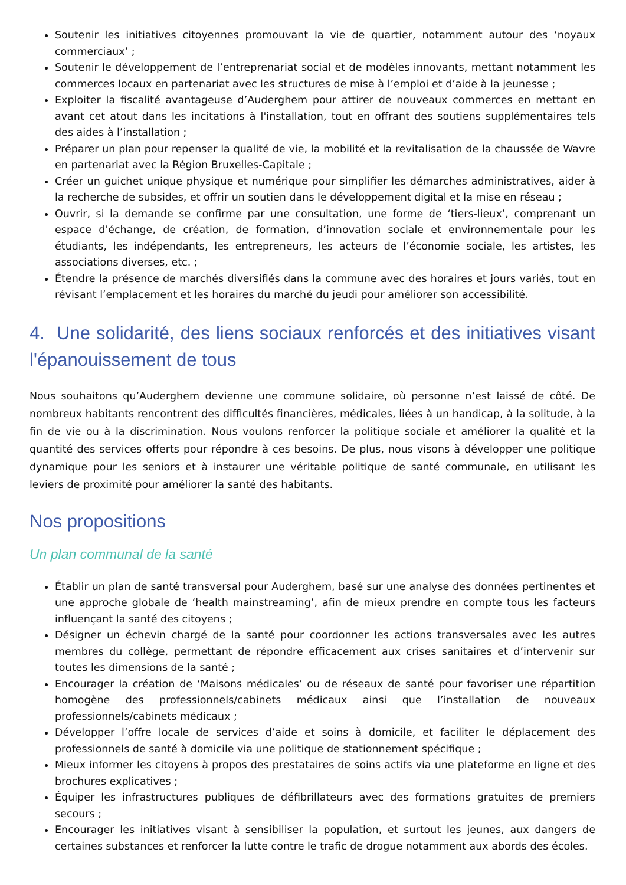Soutenir les initiatives citoyennes promouvant la vie de quartier, notamment autour des ‘noyaux commerciaux’ ;
Soutenir le développement de l’entreprenariat social et de modèles innovants, mettant notamment les commerces locaux en partenariat avec les structures de mise à l’emploi et d’aide à la jeunesse ;
Exploiter la fiscalité avantageuse d’Auderghem pour attirer de nouveaux commerces en mettant en avant cet atout dans les incitations à l'installation, tout en offrant des soutiens supplémentaires tels des aides à l’installation ;
Préparer un plan pour repenser la qualité de vie, la mobilité et la revitalisation de la chaussée de Wavre en partenariat avec la Région Bruxelles-Capitale ;
Créer un guichet unique physique et numérique pour simplifier les démarches administratives, aider à la recherche de subsides, et offrir un soutien dans le développement digital et la mise en réseau ;
Ouvrir, si la demande se confirme par une consultation, une forme de ‘tiers-lieux’, comprenant un espace d'échange, de création, de formation, d’innovation sociale et environnementale pour les étudiants, les indépendants, les entrepreneurs, les acteurs de l’économie sociale, les artistes, les associations diverses, etc. ;
Étendre la présence de marchés diversifiés dans la commune avec des horaires et jours variés, tout en révisant l’emplacement et les horaires du marché du jeudi pour améliorer son accessibilité.
4. Une solidarité, des liens sociaux renforcés et des initiatives visant l'épanouissement de tous
Nous souhaitons qu’Auderghem devienne une commune solidaire, où personne n’est laissé de côté. De nombreux habitants rencontrent des difficultés financières, médicales, liées à un handicap, à la solitude, à la fin de vie ou à la discrimination. Nous voulons renforcer la politique sociale et améliorer la qualité et la quantité des services offerts pour répondre à ces besoins. De plus, nous visons à développer une politique dynamique pour les seniors et à instaurer une véritable politique de santé communale, en utilisant les leviers de proximité pour améliorer la santé des habitants.
Nos propositions
Un plan communal de la santé
Établir un plan de santé transversal pour Auderghem, basé sur une analyse des données pertinentes et une approche globale de ‘health mainstreaming’, afin de mieux prendre en compte tous les facteurs influençant la santé des citoyens ;
Désigner un échevin chargé de la santé pour coordonner les actions transversales avec les autres membres du collège, permettant de répondre efficacement aux crises sanitaires et d’intervenir sur toutes les dimensions de la santé ;
Encourager la création de ‘Maisons médicales’ ou de réseaux de santé pour favoriser une répartition homogène des professionnels/cabinets médicaux ainsi que l’installation de nouveaux professionnels/cabinets médicaux ;
Développer l’offre locale de services d’aide et soins à domicile, et faciliter le déplacement des professionnels de santé à domicile via une politique de stationnement spécifique ;
Mieux informer les citoyens à propos des prestataires de soins actifs via une plateforme en ligne et des brochures explicatives ;
Équiper les infrastructures publiques de défibrillateurs avec des formations gratuites de premiers secours ;
Encourager les initiatives visant à sensibiliser la population, et surtout les jeunes, aux dangers de certaines substances et renforcer la lutte contre le trafic de drogue notamment aux abords des écoles.